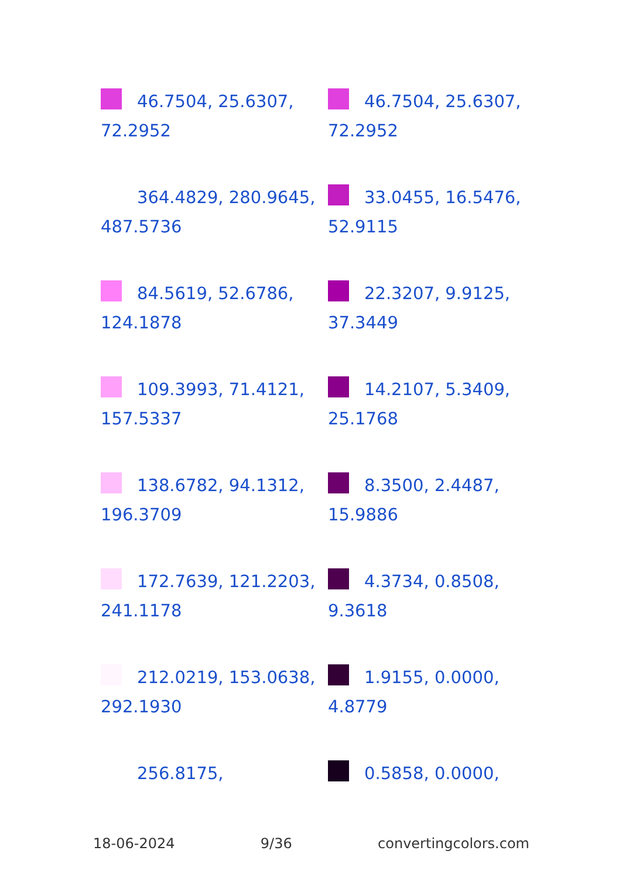46.7504, 25.6307, 72.2952
46.7504, 25.6307, 72.2952
364.4829, 280.9645, 487.5736
33.0455, 16.5476, 52.9115
84.5619, 52.6786, 124.1878
22.3207, 9.9125, 37.3449
109.3993, 71.4121, 157.5337
14.2107, 5.3409, 25.1768
138.6782, 94.1312, 196.3709
8.3500, 2.4487, 15.9886
172.7639, 121.2203, 241.1178
4.3734, 0.8508, 9.3618
212.0219, 153.0638, 292.1930
1.9155, 0.0000, 4.8779
256.8175,
0.5858, 0.0000,
18-06-2024 9/36 convertingcolors.com